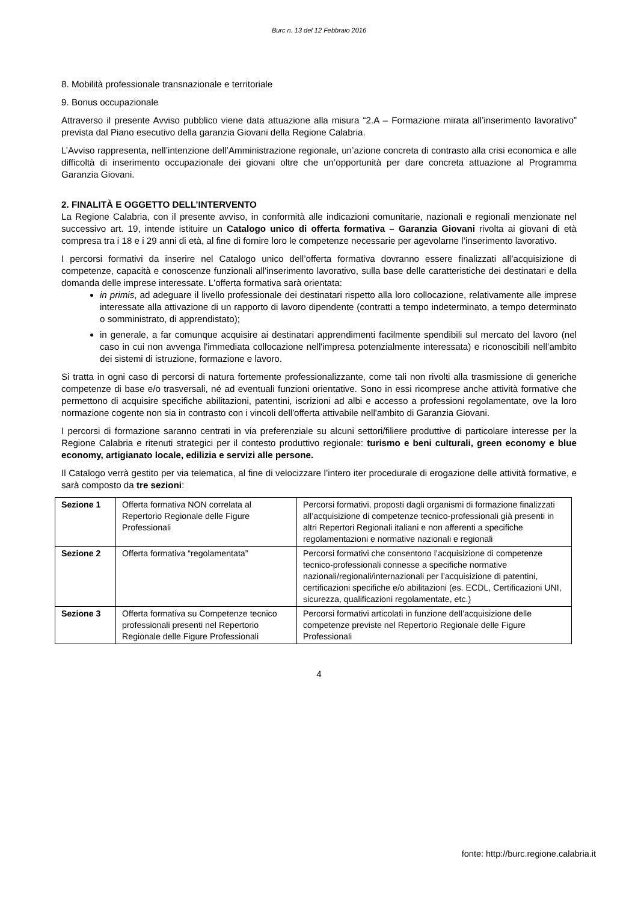Burc n. 13 del 12 Febbraio 2016
8. Mobilità professionale transnazionale e territoriale
9. Bonus occupazionale
Attraverso il presente Avviso pubblico viene data attuazione alla misura “2.A – Formazione mirata all’inserimento lavorativo” prevista dal Piano esecutivo della garanzia Giovani della Regione Calabria.
L’Avviso rappresenta, nell’intenzione dell’Amministrazione regionale, un’azione concreta di contrasto alla crisi economica e alle difficoltà di inserimento occupazionale dei giovani oltre che un’opportunità per dare concreta attuazione al Programma Garanzia Giovani.
2. FINALITÀ E OGGETTO DELL’INTERVENTO
La Regione Calabria, con il presente avviso, in conformità alle indicazioni comunitarie, nazionali e regionali menzionate nel successivo art. 19, intende istituire un Catalogo unico di offerta formativa – Garanzia Giovani rivolta ai giovani di età compresa tra i 18 e i 29 anni di età, al fine di fornire loro le competenze necessarie per agevolarne l’inserimento lavorativo.
I percorsi formativi da inserire nel Catalogo unico dell’offerta formativa dovranno essere finalizzati all’acquisizione di competenze, capacità e conoscenze funzionali all'inserimento lavorativo, sulla base delle caratteristiche dei destinatari e della domanda delle imprese interessate. L'offerta formativa sarà orientata:
in primis, ad adeguare il livello professionale dei destinatari rispetto alla loro collocazione, relativamente alle imprese interessate alla attivazione di un rapporto di lavoro dipendente (contratti a tempo indeterminato, a tempo determinato o somministrato, di apprendistato);
in generale, a far comunque acquisire ai destinatari apprendimenti facilmente spendibili sul mercato del lavoro (nel caso in cui non avvenga l'immediata collocazione nell'impresa potenzialmente interessata) e riconoscibili nell’ambito dei sistemi di istruzione, formazione e lavoro.
Si tratta in ogni caso di percorsi di natura fortemente professionalizzante, come tali non rivolti alla trasmissione di generiche competenze di base e/o trasversali, né ad eventuali funzioni orientative. Sono in essi ricomprese anche attività formative che permettono di acquisire specifiche abilitazioni, patentini, iscrizioni ad albi e accesso a professioni regolamentate, ove la loro normazione cogente non sia in contrasto con i vincoli dell'offerta attivabile nell'ambito di Garanzia Giovani.
I percorsi di formazione saranno centrati in via preferenziale su alcuni settori/filiere produttive di particolare interesse per la Regione Calabria e ritenuti strategici per il contesto produttivo regionale: turismo e beni culturali, green economy e blue economy, artigianato locale, edilizia e servizi alle persone.
Il Catalogo verrà gestito per via telematica, al fine di velocizzare l’intero iter procedurale di erogazione delle attività formative, e sarà composto da tre sezioni:
| Sezione 1 | Offerta formativa NON correlata al Repertorio Regionale delle Figure Professionali | Percorsi formativi, proposti dagli organismi di formazione finalizzati all’acquisizione di competenze tecnico-professionali già presenti in altri Repertori Regionali italiani e non afferenti a specifiche regolamentazioni e normative nazionali e regionali |
| Sezione 2 | Offerta formativa “regolamentata” | Percorsi formativi che consentono l’acquisizione di competenze tecnico-professionali connesse a specifiche normative nazionali/regionali/internazionali per l’acquisizione di patentini, certificazioni specifiche e/o abilitazioni (es. ECDL, Certificazioni UNI, sicurezza, qualificazioni regolamentate, etc.) |
| Sezione 3 | Offerta formativa su Competenze tecnico professionali presenti nel Repertorio Regionale delle Figure Professionali | Percorsi formativi articolati in funzione dell’acquisizione delle competenze previste nel Repertorio Regionale delle Figure Professionali |
4
fonte: http://burc.regione.calabria.it